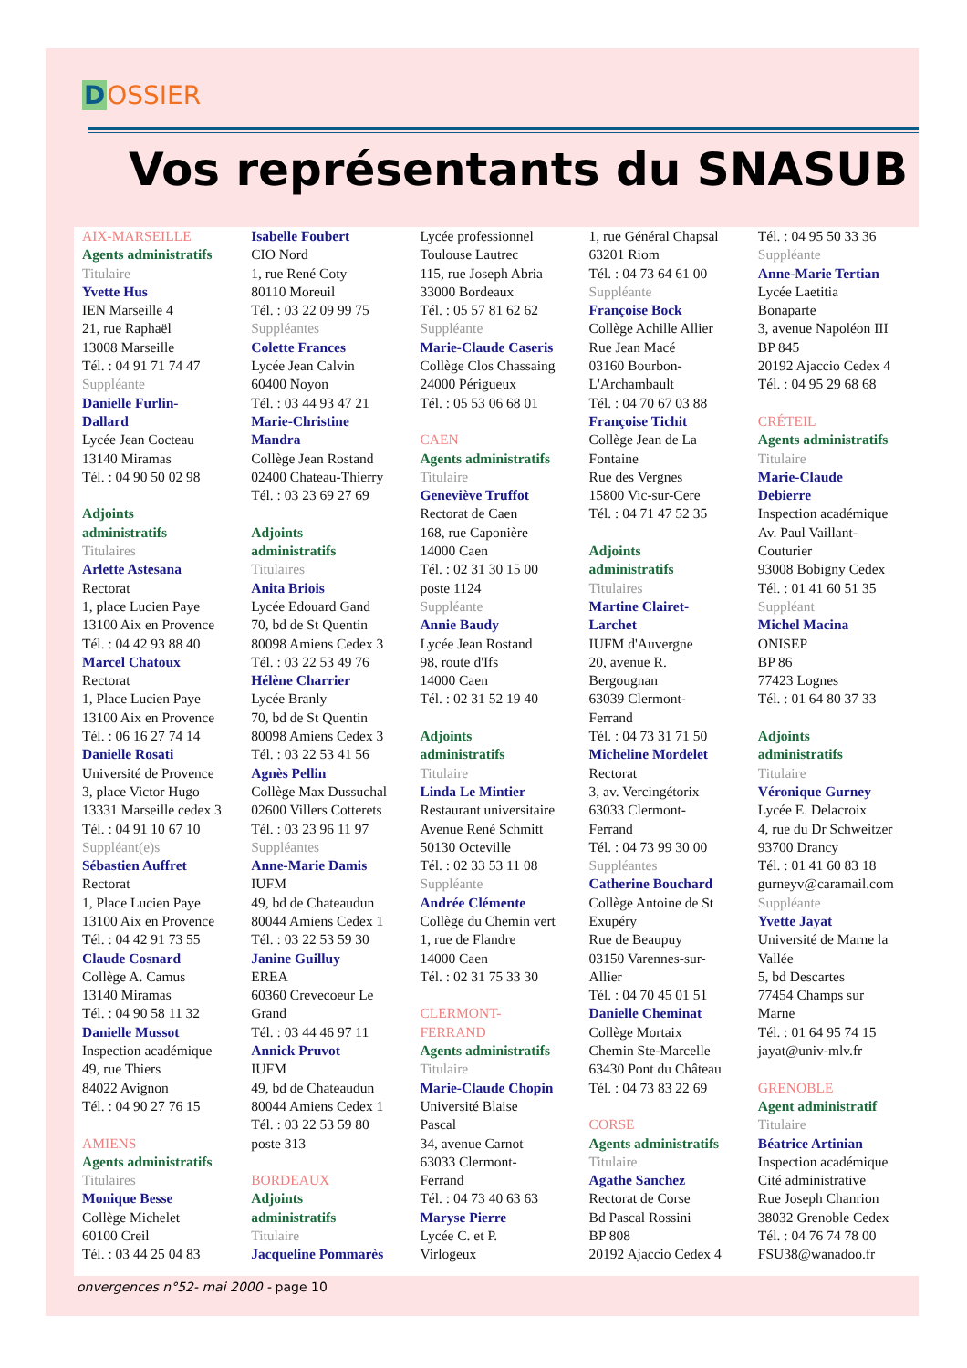DOSSIER
Vos représentants du SNASUB
AIX-MARSEILLE
Agents administratifs
Titulaire
Yvette Hus
IEN Marseille 4
21, rue Raphaël
13008 Marseille
Tél. : 04 91 71 74 47
Suppléante
Danielle Furlin-
Dallard
Lycée Jean Cocteau
13140 Miramas
Tél. : 04 90 50 02 98
Adjoints
administratifs
Titulaires
Arlette Astesana
Rectorat
1, place Lucien Paye
13100 Aix en Provence
Tél. : 04 42 93 88 40
Marcel Chatoux
Rectorat
1, Place Lucien Paye
13100 Aix en Provence
Tél. : 06 16 27 74 14
Danielle Rosati
Université de Provence
3, place Victor Hugo
13331 Marseille cedex 3
Tél. : 04 91 10 67 10
Suppléant(e)s
Sébastien Auffret
Rectorat
1, Place Lucien Paye
13100 Aix en Provence
Tél. : 04 42 91 73 55
Claude Cosnard
Collège A. Camus
13140 Miramas
Tél. : 04 90 58 11 32
Danielle Mussot
Inspection académique
49, rue Thiers
84022 Avignon
Tél. : 04 90 27 76 15
AMIENS
Agents administratifs
Titulaires
Monique Besse
Collège Michelet
60100 Creil
Tél. : 03 44 25 04 83
Isabelle Foubert
CIO Nord
1, rue René Coty
80110 Moreuil
Tél. : 03 22 09 99 75
Suppléantes
Colette Frances
Lycée Jean Calvin
60400 Noyon
Tél. : 03 44 93 47 21
Marie-Christine
Mandra
Collège Jean Rostand
02400 Chateau-Thierry
Tél. : 03 23 69 27 69
Adjoints
administratifs
Titulaires
Anita Briois
Lycée Edouard Gand
70, bd de St Quentin
80098 Amiens Cedex 3
Tél. : 03 22 53 49 76
Hélène Charrier
Lycée Branly
70, bd de St Quentin
80098 Amiens Cedex 3
Tél. : 03 22 53 41 56
Agnès Pellin
Collège Max Dussuchal
02600 Villers Cotterets
Tél. : 03 23 96 11 97
Suppléantes
Anne-Marie Damis
IUFM
49, bd de Chateaudun
80044 Amiens Cedex 1
Tél. : 03 22 53 59 30
Janine Guilluy
EREA
60360 Crevecoeur Le
Grand
Tél. : 03 44 46 97 11
Annick Pruvot
IUFM
49, bd de Chateaudun
80044 Amiens Cedex 1
Tél. : 03 22 53 59 80
poste 313
BORDEAUX
Adjoints
administratifs
Titulaire
Jacqueline Pommarès
Lycée professionnel
Toulouse Lautrec
115, rue Joseph Abria
33000 Bordeaux
Tél. : 05 57 81 62 62
Suppléante
Marie-Claude Caseris
Collège Clos Chassaing
24000 Périgueux
Tél. : 05 53 06 68 01
CAEN
Agents administratifs
Titulaire
Geneviève Truffot
Rectorat de Caen
168, rue Caponière
14000 Caen
Tél. : 02 31 30 15 00
poste 1124
Suppléante
Annie Baudy
Lycée Jean Rostand
98, route d'Ifs
14000 Caen
Tél. : 02 31 52 19 40
Adjoints
administratifs
Titulaire
Linda Le Mintier
Restaurant universitaire
Avenue René Schmitt
50130 Octeville
Tél. : 02 33 53 11 08
Suppléante
Andrée Clémente
Collège du Chemin vert
1, rue de Flandre
14000 Caen
Tél. : 02 31 75 33 30
CLERMONT-
FERRAND
Agents administratifs
Titulaire
Marie-Claude Chopin
Université Blaise
Pascal
34, avenue Carnot
63033 Clermont-
Ferrand
Tél. : 04 73 40 63 63
Maryse Pierre
Lycée C. et P.
Virlogeux
1, rue Général Chapsal
63201 Riom
Tél. : 04 73 64 61 00
Suppléante
Françoise Bock
Collège Achille Allier
Rue Jean Macé
03160 Bourbon-
L'Archambault
Tél. : 04 70 67 03 88
Françoise Tichit
Collège Jean de La
Fontaine
Rue des Vergnes
15800 Vic-sur-Cere
Tél. : 04 71 47 52 35
Adjoints
administratifs
Titulaires
Martine Clairet-
Larchet
IUFM d'Auvergne
20, avenue R.
Bergougnan
63039 Clermont-
Ferrand
Tél. : 04 73 31 71 50
Micheline Mordelet
Rectorat
3, av. Vercingétorix
63033 Clermont-
Ferrand
Tél. : 04 73 99 30 00
Suppléantes
Catherine Bouchard
Collège Antoine de St
Exupéry
Rue de Beaupuy
03150 Varennes-sur-
Allier
Tél. : 04 70 45 01 51
Danielle Cheminat
Collège Mortaix
Chemin Ste-Marcelle
63430 Pont du Château
Tél. : 04 73 83 22 69
CORSE
Agents administratifs
Titulaire
Agathe Sanchez
Rectorat de Corse
Bd Pascal Rossini
BP 808
20192 Ajaccio Cedex 4
Tél. : 04 95 50 33 36
Suppléante
Anne-Marie Tertian
Lycée Laetitia
Bonaparte
3, avenue Napoléon III
BP 845
20192 Ajaccio Cedex 4
Tél. : 04 95 29 68 68
CRÉTEIL
Agents administratifs
Titulaire
Marie-Claude
Debierre
Inspection académique
Av. Paul Vaillant-
Couturier
93008 Bobigny Cedex
Tél. : 01 41 60 51 35
Suppléant
Michel Macina
ONISEP
BP 86
77423 Lognes
Tél. : 01 64 80 37 33
Adjoints
administratifs
Titulaire
Véronique Gurney
Lycée E. Delacroix
4, rue du Dr Schweitzer
93700 Drancy
Tél. : 01 41 60 83 18
gurneyv@caramail.com
Suppléante
Yvette Jayat
Université de Marne la
Vallée
5, bd Descartes
77454 Champs sur
Marne
Tél. : 01 64 95 74 15
jayat@univ-mlv.fr
GRENOBLE
Agent administratif
Titulaire
Béatrice Artinian
Inspection académique
Cité administrative
Rue Joseph Chanrion
38032 Grenoble Cedex
Tél. : 04 76 74 78 00
FSU38@wanadoo.fr
onvergences n°52- mai 2000 - page 10